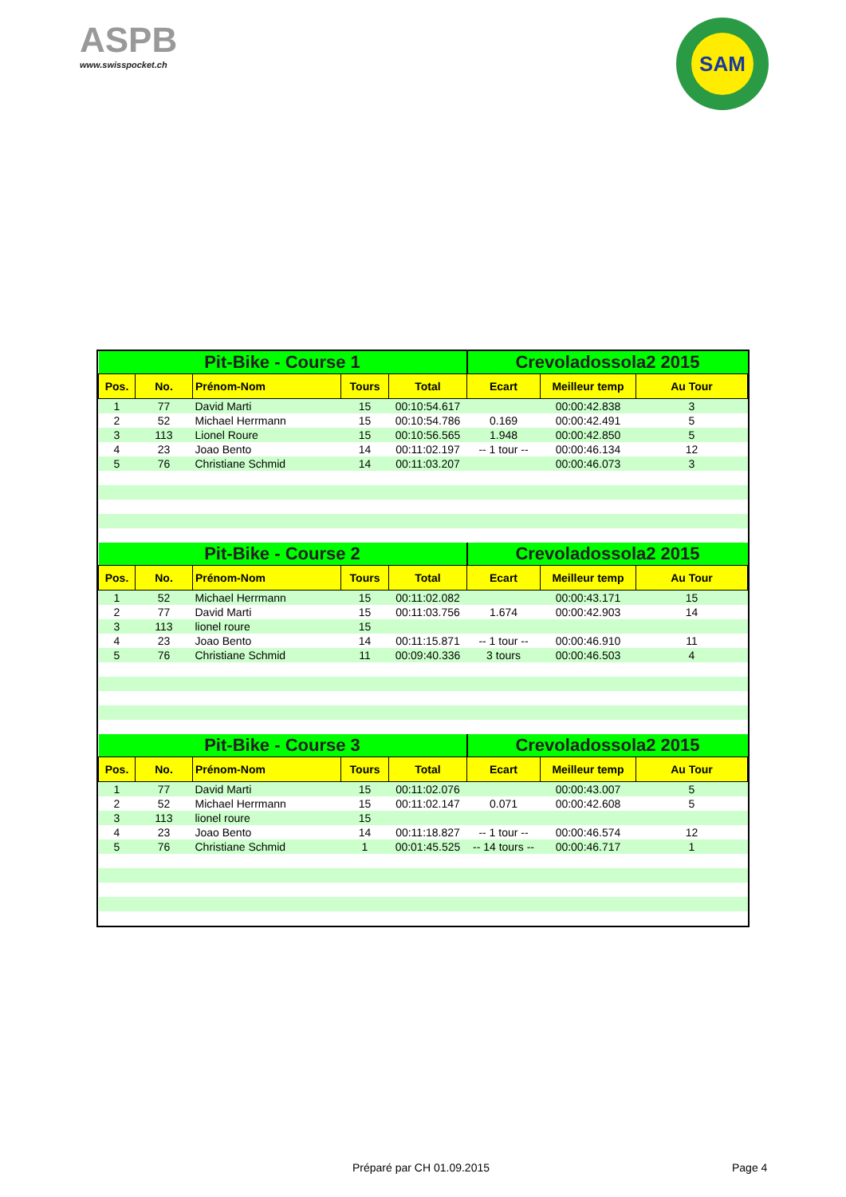ASPB
www.swisspocket.ch
SAM
| Pit-Bike - Course 1 | | | | | Crevoladossola2 2015 | | |
| --- | --- | --- | --- | --- | --- | --- | --- |
| Pos. | No. | Prénom-Nom | Tours | Total | Ecart | Meilleur temp | Au Tour |
| 1 | 77 | David Marti | 15 | 00:10:54.617 | | 00:00:42.838 | 3 |
| 2 | 52 | Michael Herrmann | 15 | 00:10:54.786 | 0.169 | 00:00:42.491 | 5 |
| 3 | 113 | Lionel Roure | 15 | 00:10:56.565 | 1.948 | 00:00:42.850 | 5 |
| 4 | 23 | Joao Bento | 14 | 00:11:02.197 | -- 1 tour -- | 00:00:46.134 | 12 |
| 5 | 76 | Christiane Schmid | 14 | 00:11:03.207 | | 00:00:46.073 | 3 |
| Pit-Bike - Course 2 | | | | | Crevoladossola2 2015 | | |
| Pos. | No. | Prénom-Nom | Tours | Total | Ecart | Meilleur temp | Au Tour |
| 1 | 52 | Michael Herrmann | 15 | 00:11:02.082 | | 00:00:43.171 | 15 |
| 2 | 77 | David Marti | 15 | 00:11:03.756 | 1.674 | 00:00:42.903 | 14 |
| 3 | 113 | lionel roure | 15 | | | | |
| 4 | 23 | Joao Bento | 14 | 00:11:15.871 | -- 1 tour -- | 00:00:46.910 | 11 |
| 5 | 76 | Christiane Schmid | 11 | 00:09:40.336 | 3 tours | 00:00:46.503 | 4 |
| Pit-Bike - Course 3 | | | | | Crevoladossola2 2015 | | |
| Pos. | No. | Prénom-Nom | Tours | Total | Ecart | Meilleur temp | Au Tour |
| 1 | 77 | David Marti | 15 | 00:11:02.076 | | 00:00:43.007 | 5 |
| 2 | 52 | Michael Herrmann | 15 | 00:11:02.147 | 0.071 | 00:00:42.608 | 5 |
| 3 | 113 | lionel roure | 15 | | | | |
| 4 | 23 | Joao Bento | 14 | 00:11:18.827 | -- 1 tour -- | 00:00:46.574 | 12 |
| 5 | 76 | Christiane Schmid | 1 | 00:01:45.525 | -- 14 tours -- | 00:00:46.717 | 1 |
Préparé par CH 01.09.2015 Page 4